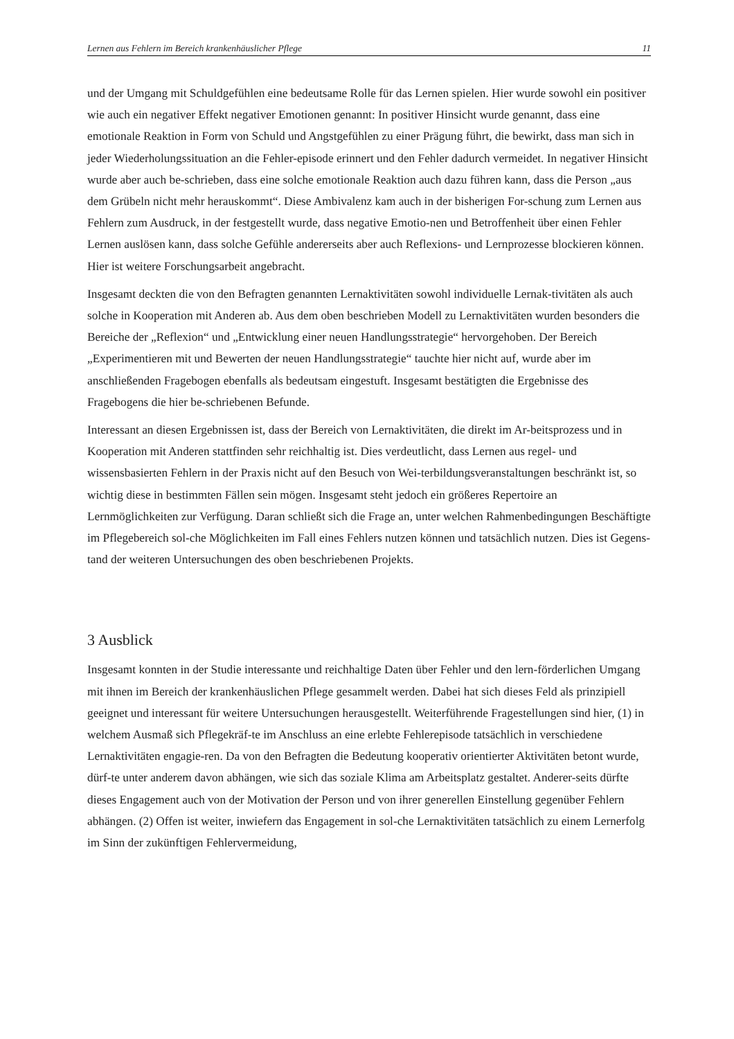Lernen aus Fehlern im Bereich krankenhäuslicher Pflege 11
und der Umgang mit Schuldgefühlen eine bedeutsame Rolle für das Lernen spielen. Hier wurde sowohl ein positiver wie auch ein negativer Effekt negativer Emotionen genannt: In positiver Hinsicht wurde genannt, dass eine emotionale Reaktion in Form von Schuld und Angstgefühlen zu einer Prägung führt, die bewirkt, dass man sich in jeder Wiederholungssituation an die Fehler-episode erinnert und den Fehler dadurch vermeidet. In negativer Hinsicht wurde aber auch be-schrieben, dass eine solche emotionale Reaktion auch dazu führen kann, dass die Person „aus dem Grübeln nicht mehr herauskommt“. Diese Ambivalenz kam auch in der bisherigen For-schung zum Lernen aus Fehlern zum Ausdruck, in der festgestellt wurde, dass negative Emotio-nen und Betroffenheit über einen Fehler Lernen auslösen kann, dass solche Gefühle andererseits aber auch Reflexions- und Lernprozesse blockieren können. Hier ist weitere Forschungsarbeit angebracht.
Insgesamt deckten die von den Befragten genannten Lernaktivitäten sowohl individuelle Lernak-tivitäten als auch solche in Kooperation mit Anderen ab. Aus dem oben beschrieben Modell zu Lernaktivitäten wurden besonders die Bereiche der „Reflexion“ und „Entwicklung einer neuen Handlungsstrategie“ hervorgehoben. Der Bereich „Experimentieren mit und Bewerten der neuen Handlungsstrategie“ tauchte hier nicht auf, wurde aber im anschließenden Fragebogen ebenfalls als bedeutsam eingestuft. Insgesamt bestätigten die Ergebnisse des Fragebogens die hier be-schriebenen Befunde.
Interessant an diesen Ergebnissen ist, dass der Bereich von Lernaktivitäten, die direkt im Ar-beitsprozess und in Kooperation mit Anderen stattfinden sehr reichhaltig ist. Dies verdeutlicht, dass Lernen aus regel- und wissensbasierten Fehlern in der Praxis nicht auf den Besuch von Wei-terbildungsveranstaltungen beschränkt ist, so wichtig diese in bestimmten Fällen sein mögen. Insgesamt steht jedoch ein größeres Repertoire an Lernmöglichkeiten zur Verfügung. Daran schließt sich die Frage an, unter welchen Rahmenbedingungen Beschäftigte im Pflegebereich sol-che Möglichkeiten im Fall eines Fehlers nutzen können und tatsächlich nutzen. Dies ist Gegens-tand der weiteren Untersuchungen des oben beschriebenen Projekts.
3 Ausblick
Insgesamt konnten in der Studie interessante und reichhaltige Daten über Fehler und den lern-förderlichen Umgang mit ihnen im Bereich der krankenhäuslichen Pflege gesammelt werden. Dabei hat sich dieses Feld als prinzipiell geeignet und interessant für weitere Untersuchungen herausgestellt. Weiterführende Fragestellungen sind hier, (1) in welchem Ausmaß sich Pflegekräf-te im Anschluss an eine erlebte Fehlerepisode tatsächlich in verschiedene Lernaktivitäten engagie-ren. Da von den Befragten die Bedeutung kooperativ orientierter Aktivitäten betont wurde, dürf-te unter anderem davon abhängen, wie sich das soziale Klima am Arbeitsplatz gestaltet. Anderer-seits dürfte dieses Engagement auch von der Motivation der Person und von ihrer generellen Einstellung gegenüber Fehlern abhängen. (2) Offen ist weiter, inwiefern das Engagement in sol-che Lernaktivitäten tatsächlich zu einem Lernerfolg im Sinn der zukünftigen Fehlervermeidung,